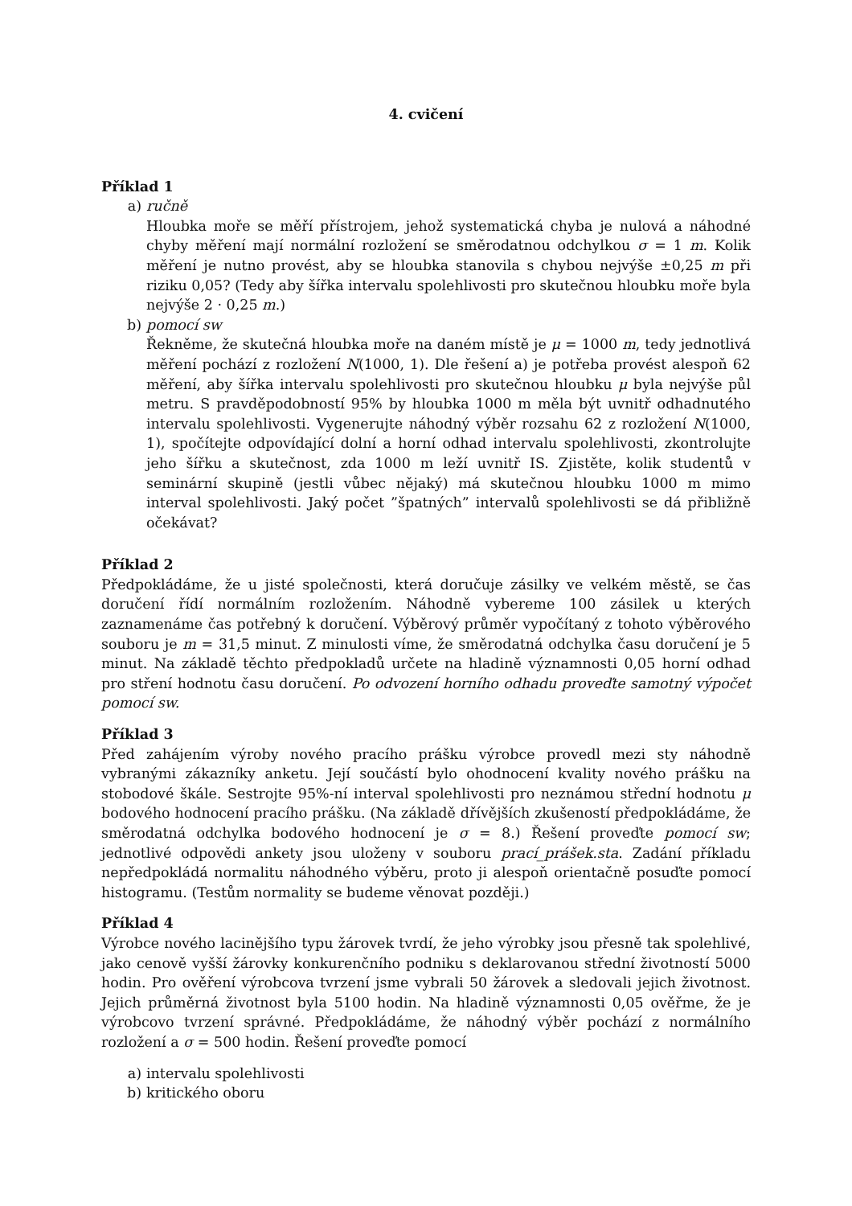4. cvičení
Příklad 1
a) ručně
Hloubka moře se měří přístrojem, jehož systematická chyba je nulová a náhodné chyby měření mají normální rozložení se směrodatnou odchylkou σ = 1 m. Kolik měření je nutno provést, aby se hloubka stanovila s chybou nejvýše ±0,25 m při riziku 0,05? (Tedy aby šířka intervalu spolehlivosti pro skutečnou hloubku moře byla nejvýše 2 · 0,25 m.)
b) pomocí sw
Řekněme, že skutečná hloubka moře na daném místě je μ = 1000 m, tedy jednotlivá měření pochází z rozložení N(1000, 1). Dle řešení a) je potřeba provést alespoň 62 měření, aby šířka intervalu spolehlivosti pro skutečnou hloubku μ byla nejvýše půl metru. S pravděpodobností 95% by hloubka 1000 m měla být uvnitř odhadnutého intervalu spolehlivosti. Vygenerujte náhodný výběr rozsahu 62 z rozložení N(1000, 1), spočítejte odpovídající dolní a horní odhad intervalu spolehlivosti, zkontrolujte jeho šířku a skutečnost, zda 1000 m leží uvnitř IS. Zjistěte, kolik studentů v seminární skupině (jestli vůbec nějaký) má skutečnou hloubku 1000 m mimo interval spolehlivosti. Jaký počet ”špatných” intervalů spolehlivosti se dá přibližně očekávat?
Příklad 2
Předpokládáme, že u jisté společnosti, která doručuje zásilky ve velkém městě, se čas doručení řídí normálním rozložením. Náhodně vybereme 100 zásilek u kterých zaznamenáme čas potřebný k doručení. Výběrový průměr vypočítaný z tohoto výběrového souboru je m = 31,5 minut. Z minulosti víme, že směrodatná odchylka času doručení je 5 minut. Na základě těchto předpokladů určete na hladině významnosti 0,05 horní odhad pro stření hodnotu času doručení. Po odvození horního odhadu proveďte samotný výpočet pomocí sw.
Příklad 3
Před zahájením výroby nového pracího prášku výrobce provedl mezi sty náhodně vybranými zákazníky anketu. Její součástí bylo ohodnocení kvality nového prášku na stobodové škále. Sestrojte 95%-ní interval spolehlivosti pro neznámou střední hodnotu μ bodového hodnocení pracího prášku. (Na základě dřívějších zkušeností předpokládáme, že směrodatná odchylka bodového hodnocení je σ = 8.) Řešení proveďte pomocí sw; jednotlivé odpovědi ankety jsou uloženy v souboru prací_prášek.sta. Zadání příkladu nepředpokládá normalitu náhodného výběru, proto ji alespoň orientačně posuďte pomocí histogramu. (Testům normality se budeme věnovat později.)
Příklad 4
Výrobce nového lacinějšího typu žárovek tvrdí, že jeho výrobky jsou přesně tak spolehlivé, jako cenově vyšší žárovky konkurenčního podniku s deklarovanou střední životností 5000 hodin. Pro ověření výrobcova tvrzení jsme vybrali 50 žárovek a sledovali jejich životnost. Jejich průměrná životnost byla 5100 hodin. Na hladině významnosti 0,05 ověřme, že je výrobcovo tvrzení správné. Předpokládáme, že náhodný výběr pochází z normálního rozložení a σ = 500 hodin. Řešení proveďte pomocí
a) intervalu spolehlivosti
b) kritického oboru